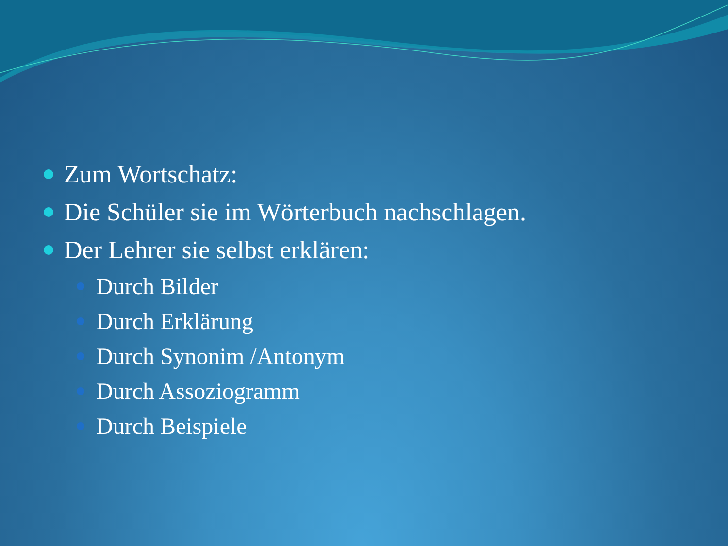Zum Wortschatz:
Die Schüler sie im Wörterbuch nachschlagen.
Der Lehrer sie selbst erklären:
Durch Bilder
Durch Erklärung
Durch Synonim /Antonym
Durch Assoziogramm
Durch Beispiele